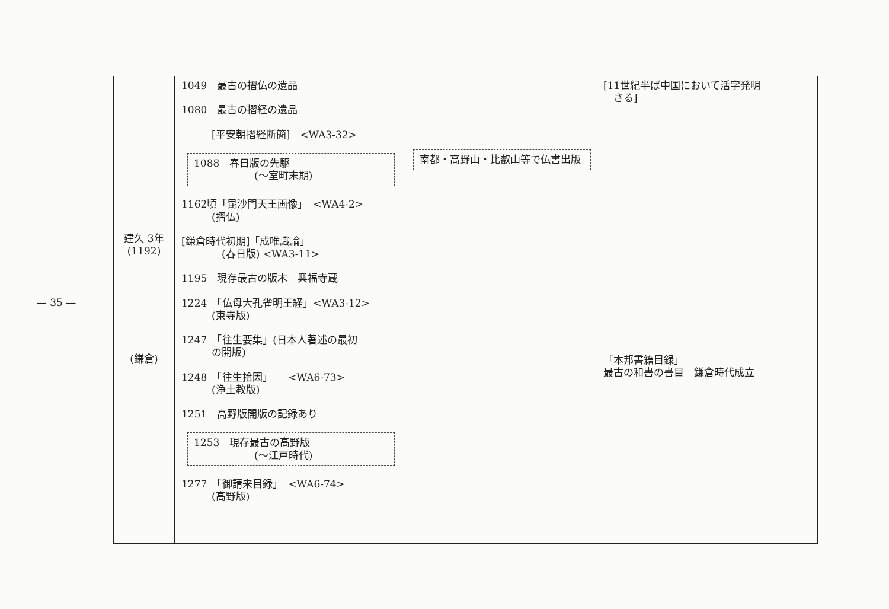— 35 —
| 建久 3年 (1192) (鎌倉) | 1049 最古の摺仏の遺品 1080 最古の摺経の遺品 [平安朝摺経断簡] <WA3-32> 1088 春日版の先駆 (〜室町末期) 1162頃「毘沙門天王画像」 <WA4-2> (摺仏) [鎌倉時代初期]「成唯識論」 (春日版) <WA3-11> 1195 現存最古の版木 興福寺蔵 1224 「仏母大孔雀明王経」<WA3-12> (東寺版) 1247 「往生要集」(日本人著述の最初 の開版) 1248 「往生拾因」 <WA6-73> (浄土教版) 1251 高野版開版の記録あり 1253 現存最古の高野版 (〜江戸時代) 1277 「御請来目録」 <WA6-74> (高野版) | 南都・高野山・比叡山等で仏書出版 | [11世紀半ば中国において活字発明 さる] 「本邦書籍目録」 最古の和書の書目 鎌倉時代成立 |